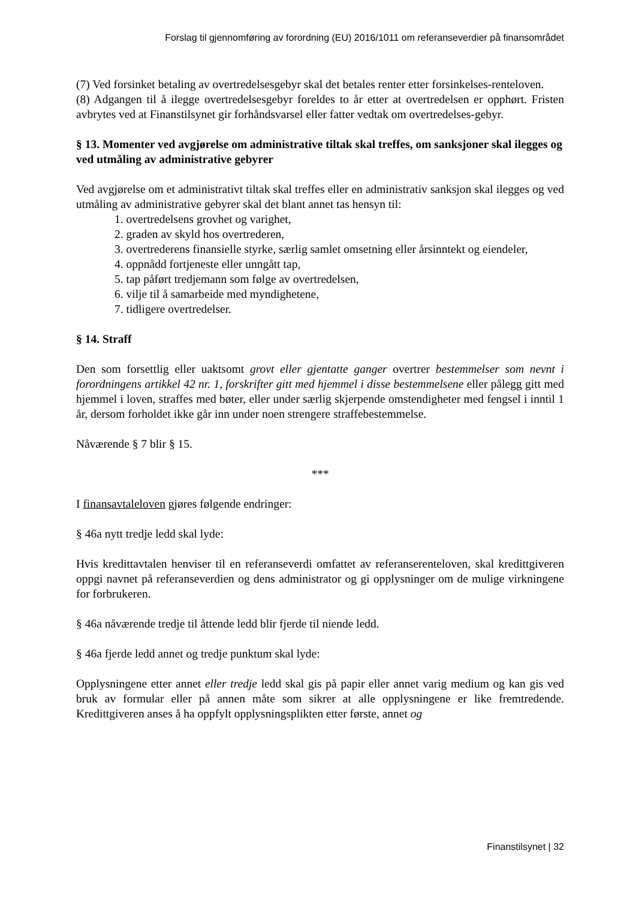Forslag til gjennomføring av forordning (EU) 2016/1011 om referanseverdier på finansområdet
(7) Ved forsinket betaling av overtredelsesgebyr skal det betales renter etter forsinkelses-renteloven.
(8) Adgangen til å ilegge overtredelsesgebyr foreldes to år etter at overtredelsen er opphørt. Fristen avbrytes ved at Finanstilsynet gir forhåndsvarsel eller fatter vedtak om overtredelses-gebyr.
§ 13. Momenter ved avgjørelse om administrative tiltak skal treffes, om sanksjoner skal ilegges og ved utmåling av administrative gebyrer
Ved avgjørelse om et administrativt tiltak skal treffes eller en administrativ sanksjon skal ilegges og ved utmåling av administrative gebyrer skal det blant annet tas hensyn til:
1. overtredelsens grovhet og varighet,
2. graden av skyld hos overtrederen,
3. overtrederens finansielle styrke, særlig samlet omsetning eller årsinntekt og eiendeler,
4. oppnådd fortjeneste eller unngått tap,
5. tap påført tredjemann som følge av overtredelsen,
6. vilje til å samarbeide med myndighetene,
7. tidligere overtredelser.
§ 14. Straff
Den som forsettlig eller uaktsomt grovt eller gjentatte ganger overtrer bestemmelser som nevnt i forordningens artikkel 42 nr. 1, forskrifter gitt med hjemmel i disse bestemmelsene eller pålegg gitt med hjemmel i loven, straffes med bøter, eller under særlig skjerpende omstendigheter med fengsel i inntil 1 år, dersom forholdet ikke går inn under noen strengere straffebestemmelse.
Nåværende § 7 blir § 15.
***
I finansavtaleloven gjøres følgende endringer:
§ 46a nytt tredje ledd skal lyde:
Hvis kredittavtalen henviser til en referanseverdi omfattet av referanserenteloven, skal kredittgiveren oppgi navnet på referanseverdien og dens administrator og gi opplysninger om de mulige virkningene for forbrukeren.
§ 46a nåværende tredje til åttende ledd blir fjerde til niende ledd.
§ 46a fjerde ledd annet og tredje punktum skal lyde:
Opplysningene etter annet eller tredje ledd skal gis på papir eller annet varig medium og kan gis ved bruk av formular eller på annen måte som sikrer at alle opplysningene er like fremtredende. Kredittgiveren anses å ha oppfylt opplysningsplikten etter første, annet og
Finanstilsynet | 32